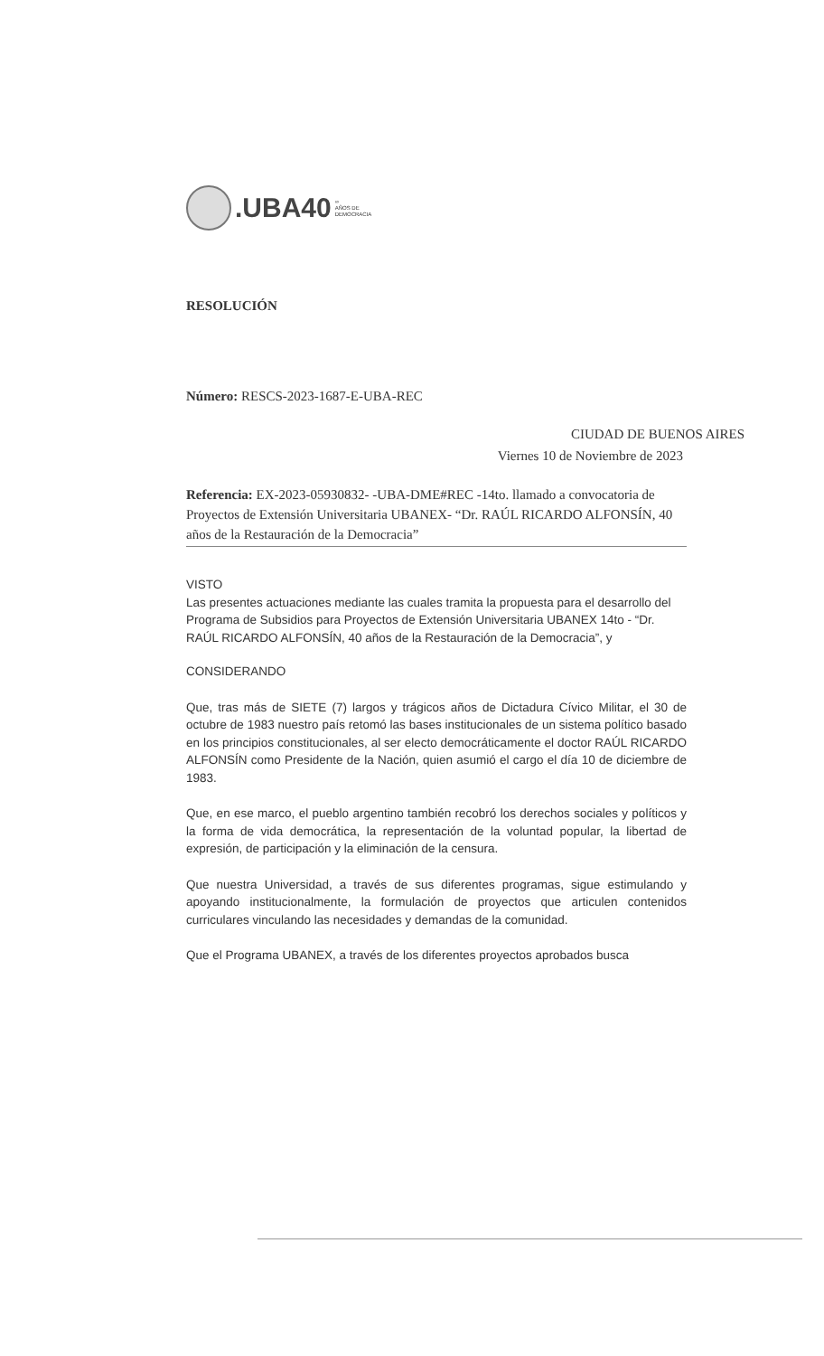.UBA40 ∞
AÑOS DE
DEMOCRACIA
RESOLUCIÓN
Número: RESCS-2023-1687-E-UBA-REC
CIUDAD DE BUENOS AIRES
Viernes 10 de Noviembre de 2023
Referencia: EX-2023-05930832- -UBA-DME#REC -14to. llamado a convocatoria de Proyectos de Extensión Universitaria UBANEX- “Dr. RAÚL RICARDO ALFONSÍN, 40 años de la Restauración de la Democracia”
VISTO
Las presentes actuaciones mediante las cuales tramita la propuesta para el desarrollo del Programa de Subsidios para Proyectos de Extensión Universitaria UBANEX 14to - “Dr. RAÚL RICARDO ALFONSÍN, 40 años de la Restauración de la Democracia”, y
CONSIDERANDO
Que, tras más de SIETE (7) largos y trágicos años de Dictadura Cívico Militar, el 30 de octubre de 1983 nuestro país retomó las bases institucionales de un sistema político basado en los principios constitucionales, al ser electo democráticamente el doctor RAÚL RICARDO ALFONSÍN como Presidente de la Nación, quien asumió el cargo el día 10 de diciembre de 1983.
Que, en ese marco, el pueblo argentino también recobró los derechos sociales y políticos y la forma de vida democrática, la representación de la voluntad popular, la libertad de expresión, de participación y la eliminación de la censura.
Que nuestra Universidad, a través de sus diferentes programas, sigue estimulando y apoyando institucionalmente, la formulación de proyectos que articulen contenidos curriculares vinculando las necesidades y demandas de la comunidad.
Que el Programa UBANEX, a través de los diferentes proyectos aprobados busca